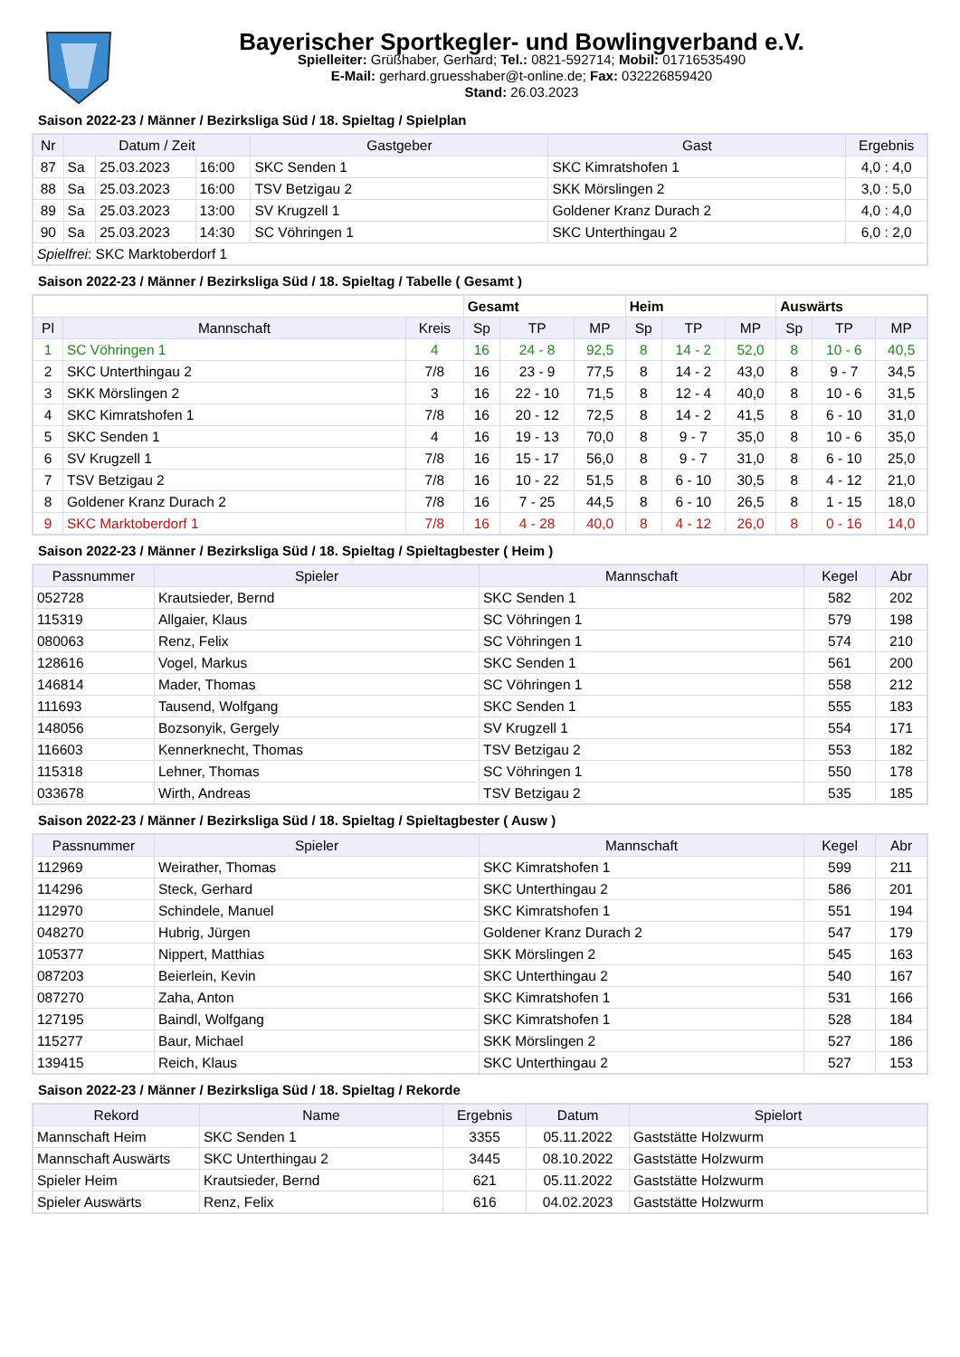Bayerischer Sportkegler- und Bowlingverband e.V.
Spielleiter: Grüßhaber, Gerhard; Tel.: 0821-592714; Mobil: 01716535490
E-Mail: gerhard.gruesshaber@t-online.de; Fax: 032226859420
Stand: 26.03.2023
Saison 2022-23 / Männer / Bezirksliga Süd / 18. Spieltag / Spielplan
| Nr | Datum / Zeit | | | Gastgeber | Gast | Ergebnis |
| --- | --- | --- | --- | --- | --- | --- |
| 87 | Sa | 25.03.2023 | 16:00 | SKC Senden 1 | SKC Kimratshofen 1 | 4,0 : 4,0 |
| 88 | Sa | 25.03.2023 | 16:00 | TSV Betzigau 2 | SKK Mörslingen 2 | 3,0 : 5,0 |
| 89 | Sa | 25.03.2023 | 13:00 | SV Krugzell 1 | Goldener Kranz Durach 2 | 4,0 : 4,0 |
| 90 | Sa | 25.03.2023 | 14:30 | SC Vöhringen 1 | SKC Unterthingau 2 | 6,0 : 2,0 |
| Spielfrei : SKC Marktoberdorf 1 | | | | | | |
Saison 2022-23 / Männer / Bezirksliga Süd / 18. Spieltag / Tabelle ( Gesamt )
| | | | Gesamt | | | Heim | | | Auswärts | | |
| Pl | Mannschaft | Kreis | Sp | TP | MP | Sp | TP | MP | Sp | TP | MP |
| 1 | SC Vöhringen 1 | 4 | 16 | 24 - 8 | 92,5 | 8 | 14 - 2 | 52,0 | 8 | 10 - 6 | 40,5 |
| 2 | SKC Unterthingau 2 | 7/8 | 16 | 23 - 9 | 77,5 | 8 | 14 - 2 | 43,0 | 8 | 9 - 7 | 34,5 |
| 3 | SKK Mörslingen 2 | 3 | 16 | 22 - 10 | 71,5 | 8 | 12 - 4 | 40,0 | 8 | 10 - 6 | 31,5 |
| 4 | SKC Kimratshofen 1 | 7/8 | 16 | 20 - 12 | 72,5 | 8 | 14 - 2 | 41,5 | 8 | 6 - 10 | 31,0 |
| 5 | SKC Senden 1 | 4 | 16 | 19 - 13 | 70,0 | 8 | 9 - 7 | 35,0 | 8 | 10 - 6 | 35,0 |
| 6 | SV Krugzell 1 | 7/8 | 16 | 15 - 17 | 56,0 | 8 | 9 - 7 | 31,0 | 8 | 6 - 10 | 25,0 |
| 7 | TSV Betzigau 2 | 7/8 | 16 | 10 - 22 | 51,5 | 8 | 6 - 10 | 30,5 | 8 | 4 - 12 | 21,0 |
| 8 | Goldener Kranz Durach 2 | 7/8 | 16 | 7 - 25 | 44,5 | 8 | 6 - 10 | 26,5 | 8 | 1 - 15 | 18,0 |
| 9 | SKC Marktoberdorf 1 | 7/8 | 16 | 4 - 28 | 40,0 | 8 | 4 - 12 | 26,0 | 8 | 0 - 16 | 14,0 |
Saison 2022-23 / Männer / Bezirksliga Süd / 18. Spieltag / Spieltagbester ( Heim )
| Passnummer | Spieler | Mannschaft | Kegel | Abr |
| --- | --- | --- | --- | --- |
| 052728 | Krautsieder, Bernd | SKC Senden 1 | 582 | 202 |
| 115319 | Allgaier, Klaus | SC Vöhringen 1 | 579 | 198 |
| 080063 | Renz, Felix | SC Vöhringen 1 | 574 | 210 |
| 128616 | Vogel, Markus | SKC Senden 1 | 561 | 200 |
| 146814 | Mader, Thomas | SC Vöhringen 1 | 558 | 212 |
| 111693 | Tausend, Wolfgang | SKC Senden 1 | 555 | 183 |
| 148056 | Bozsonyik, Gergely | SV Krugzell 1 | 554 | 171 |
| 116603 | Kennerknecht, Thomas | TSV Betzigau 2 | 553 | 182 |
| 115318 | Lehner, Thomas | SC Vöhringen 1 | 550 | 178 |
| 033678 | Wirth, Andreas | TSV Betzigau 2 | 535 | 185 |
Saison 2022-23 / Männer / Bezirksliga Süd / 18. Spieltag / Spieltagbester ( Ausw )
| Passnummer | Spieler | Mannschaft | Kegel | Abr |
| --- | --- | --- | --- | --- |
| 112969 | Weirather, Thomas | SKC Kimratshofen 1 | 599 | 211 |
| 114296 | Steck, Gerhard | SKC Unterthingau 2 | 586 | 201 |
| 112970 | Schindele, Manuel | SKC Kimratshofen 1 | 551 | 194 |
| 048270 | Hubrig, Jürgen | Goldener Kranz Durach 2 | 547 | 179 |
| 105377 | Nippert, Matthias | SKK Mörslingen 2 | 545 | 163 |
| 087203 | Beierlein, Kevin | SKC Unterthingau 2 | 540 | 167 |
| 087270 | Zaha, Anton | SKC Kimratshofen 1 | 531 | 166 |
| 127195 | Baindl, Wolfgang | SKC Kimratshofen 1 | 528 | 184 |
| 115277 | Baur, Michael | SKK Mörslingen 2 | 527 | 186 |
| 139415 | Reich, Klaus | SKC Unterthingau 2 | 527 | 153 |
Saison 2022-23 / Männer / Bezirksliga Süd / 18. Spieltag / Rekorde
| Rekord | Name | Ergebnis | Datum | Spielort |
| --- | --- | --- | --- | --- |
| Mannschaft Heim | SKC Senden 1 | 3355 | 05.11.2022 | Gaststätte Holzwurm |
| Mannschaft Auswärts | SKC Unterthingau 2 | 3445 | 08.10.2022 | Gaststätte Holzwurm |
| Spieler Heim | Krautsieder, Bernd | 621 | 05.11.2022 | Gaststätte Holzwurm |
| Spieler Auswärts | Renz, Felix | 616 | 04.02.2023 | Gaststätte Holzwurm |